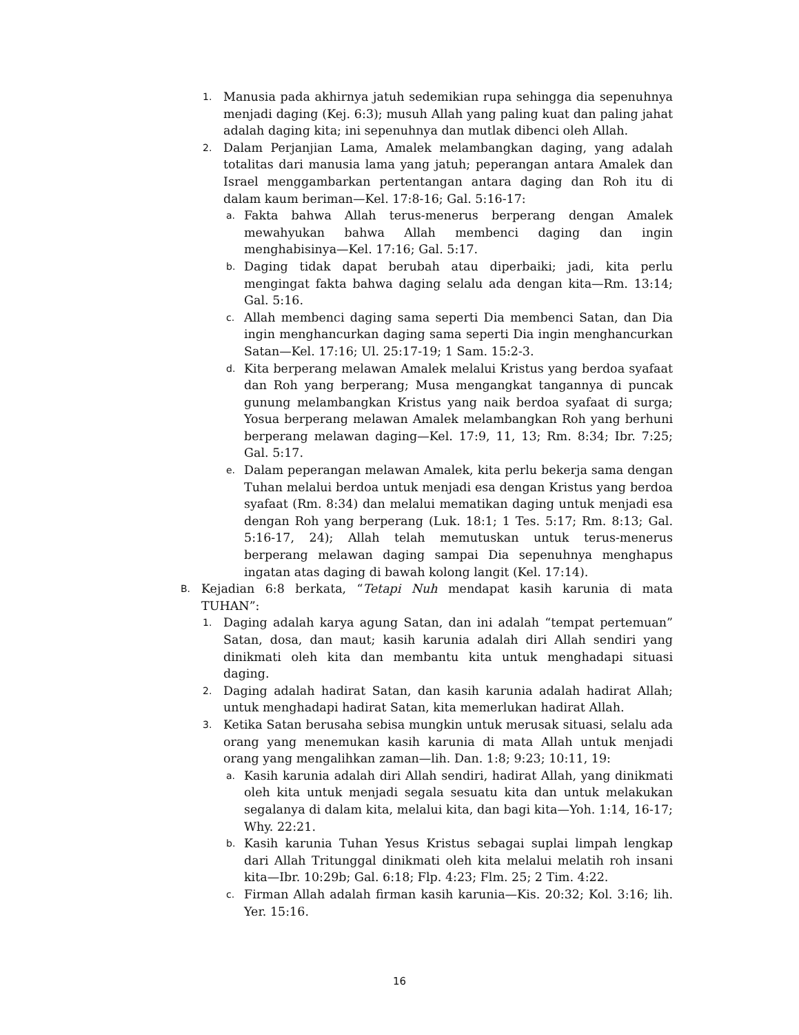1. Manusia pada akhirnya jatuh sedemikian rupa sehingga dia sepenuhnya menjadi daging (Kej. 6:3); musuh Allah yang paling kuat dan paling jahat adalah daging kita; ini sepenuhnya dan mutlak dibenci oleh Allah.
2. Dalam Perjanjian Lama, Amalek melambangkan daging, yang adalah totalitas dari manusia lama yang jatuh; peperangan antara Amalek dan Israel menggambarkan pertentangan antara daging dan Roh itu di dalam kaum beriman—Kel. 17:8-16; Gal. 5:16-17:
a. Fakta bahwa Allah terus-menerus berperang dengan Amalek mewahyukan bahwa Allah membenci daging dan ingin menghabisinya—Kel. 17:16; Gal. 5:17.
b. Daging tidak dapat berubah atau diperbaiki; jadi, kita perlu mengingat fakta bahwa daging selalu ada dengan kita—Rm. 13:14; Gal. 5:16.
c. Allah membenci daging sama seperti Dia membenci Satan, dan Dia ingin menghancurkan daging sama seperti Dia ingin menghancurkan Satan—Kel. 17:16; Ul. 25:17-19; 1 Sam. 15:2-3.
d. Kita berperang melawan Amalek melalui Kristus yang berdoa syafaat dan Roh yang berperang; Musa mengangkat tangannya di puncak gunung melambangkan Kristus yang naik berdoa syafaat di surga; Yosua berperang melawan Amalek melambangkan Roh yang berhuni berperang melawan daging—Kel. 17:9, 11, 13; Rm. 8:34; Ibr. 7:25; Gal. 5:17.
e. Dalam peperangan melawan Amalek, kita perlu bekerja sama dengan Tuhan melalui berdoa untuk menjadi esa dengan Kristus yang berdoa syafaat (Rm. 8:34) dan melalui mematikan daging untuk menjadi esa dengan Roh yang berperang (Luk. 18:1; 1 Tes. 5:17; Rm. 8:13; Gal. 5:16-17, 24); Allah telah memutuskan untuk terus-menerus berperang melawan daging sampai Dia sepenuhnya menghapus ingatan atas daging di bawah kolong langit (Kel. 17:14).
B. Kejadian 6:8 berkata, “Tetapi Nuh mendapat kasih karunia di mata TUHAN”:
1. Daging adalah karya agung Satan, dan ini adalah “tempat pertemuan” Satan, dosa, dan maut; kasih karunia adalah diri Allah sendiri yang dinikmati oleh kita dan membantu kita untuk menghadapi situasi daging.
2. Daging adalah hadirat Satan, dan kasih karunia adalah hadirat Allah; untuk menghadapi hadirat Satan, kita memerlukan hadirat Allah.
3. Ketika Satan berusaha sebisa mungkin untuk merusak situasi, selalu ada orang yang menemukan kasih karunia di mata Allah untuk menjadi orang yang mengalihkan zaman—lih. Dan. 1:8; 9:23; 10:11, 19:
a. Kasih karunia adalah diri Allah sendiri, hadirat Allah, yang dinikmati oleh kita untuk menjadi segala sesuatu kita dan untuk melakukan segalanya di dalam kita, melalui kita, dan bagi kita—Yoh. 1:14, 16-17; Why. 22:21.
b. Kasih karunia Tuhan Yesus Kristus sebagai suplai limpah lengkap dari Allah Tritunggal dinikmati oleh kita melalui melatih roh insani kita—Ibr. 10:29b; Gal. 6:18; Flp. 4:23; Flm. 25; 2 Tim. 4:22.
c. Firman Allah adalah firman kasih karunia—Kis. 20:32; Kol. 3:16; lih. Yer. 15:16.
16